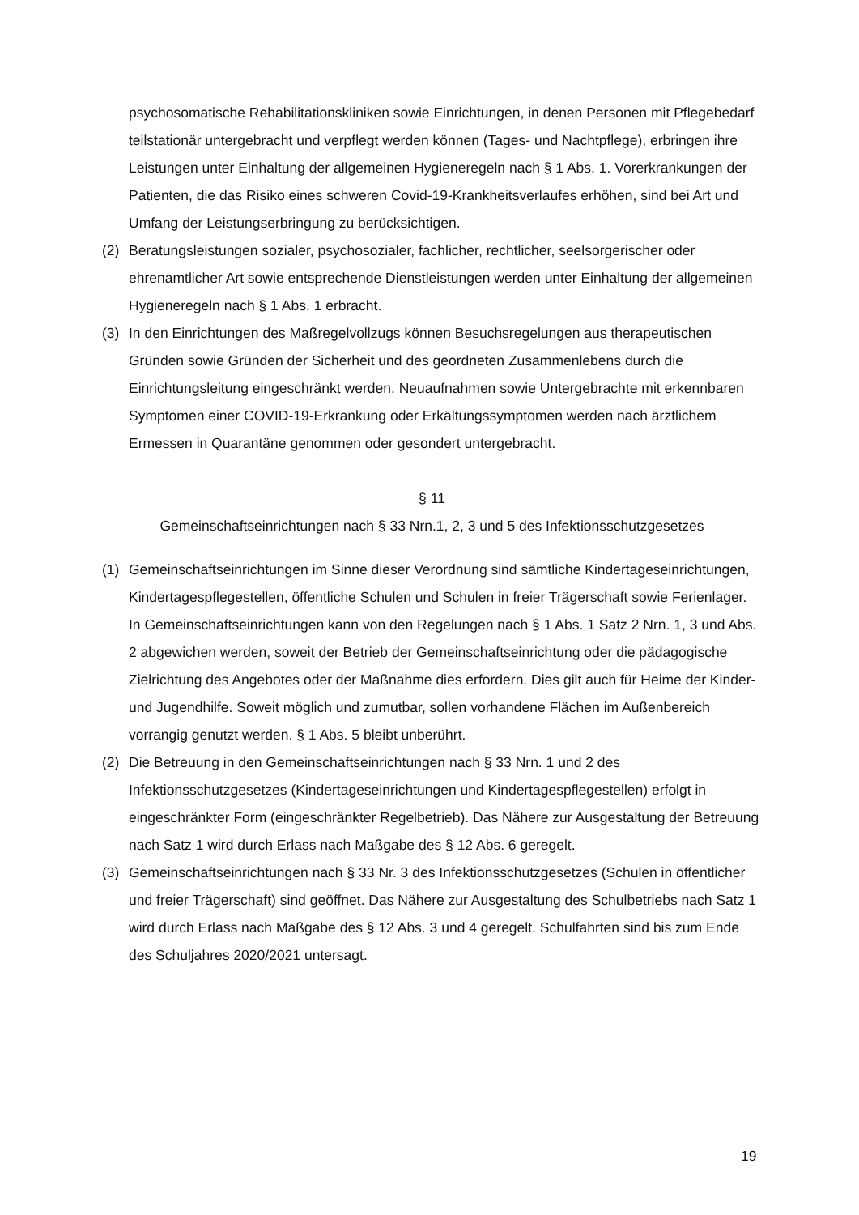psychosomatische Rehabilitationskliniken sowie Einrichtungen, in denen Personen mit Pflegebedarf teilstationär untergebracht und verpflegt werden können (Tages- und Nachtpflege), erbringen ihre Leistungen unter Einhaltung der allgemeinen Hygieneregeln nach § 1 Abs. 1. Vorerkrankungen der Patienten, die das Risiko eines schweren Covid-19-Krankheitsverlaufes erhöhen, sind bei Art und Umfang der Leistungserbringung zu berücksichtigen.
(2) Beratungsleistungen sozialer, psychosozialer, fachlicher, rechtlicher, seelsorgerischer oder ehrenamtlicher Art sowie entsprechende Dienstleistungen werden unter Einhaltung der allgemeinen Hygieneregeln nach § 1 Abs. 1 erbracht.
(3) In den Einrichtungen des Maßregelvollzugs können Besuchsregelungen aus therapeutischen Gründen sowie Gründen der Sicherheit und des geordneten Zusammenlebens durch die Einrichtungsleitung eingeschränkt werden. Neuaufnahmen sowie Untergebrachte mit erkennbaren Symptomen einer COVID-19-Erkrankung oder Erkältungssymptomen werden nach ärztlichem Ermessen in Quarantäne genommen oder gesondert untergebracht.
§ 11
Gemeinschaftseinrichtungen nach § 33 Nrn.1, 2, 3 und 5 des Infektionsschutzgesetzes
(1) Gemeinschaftseinrichtungen im Sinne dieser Verordnung sind sämtliche Kindertageseinrichtungen, Kindertagespflegestellen, öffentliche Schulen und Schulen in freier Trägerschaft sowie Ferienlager. In Gemeinschaftseinrichtungen kann von den Regelungen nach § 1 Abs. 1 Satz 2 Nrn. 1, 3 und Abs. 2 abgewichen werden, soweit der Betrieb der Gemeinschaftseinrichtung oder die pädagogische Zielrichtung des Angebotes oder der Maßnahme dies erfordern. Dies gilt auch für Heime der Kinder- und Jugendhilfe. Soweit möglich und zumutbar, sollen vorhandene Flächen im Außenbereich vorrangig genutzt werden. § 1 Abs. 5 bleibt unberührt.
(2) Die Betreuung in den Gemeinschaftseinrichtungen nach § 33 Nrn. 1 und 2 des Infektionsschutzgesetzes (Kindertageseinrichtungen und Kindertagespflegestellen) erfolgt in eingeschränkter Form (eingeschränkter Regelbetrieb). Das Nähere zur Ausgestaltung der Betreuung nach Satz 1 wird durch Erlass nach Maßgabe des § 12 Abs. 6 geregelt.
(3) Gemeinschaftseinrichtungen nach § 33 Nr. 3 des Infektionsschutzgesetzes (Schulen in öffentlicher und freier Trägerschaft) sind geöffnet. Das Nähere zur Ausgestaltung des Schulbetriebs nach Satz 1 wird durch Erlass nach Maßgabe des § 12 Abs. 3 und 4 geregelt. Schulfahrten sind bis zum Ende des Schuljahres 2020/2021 untersagt.
19